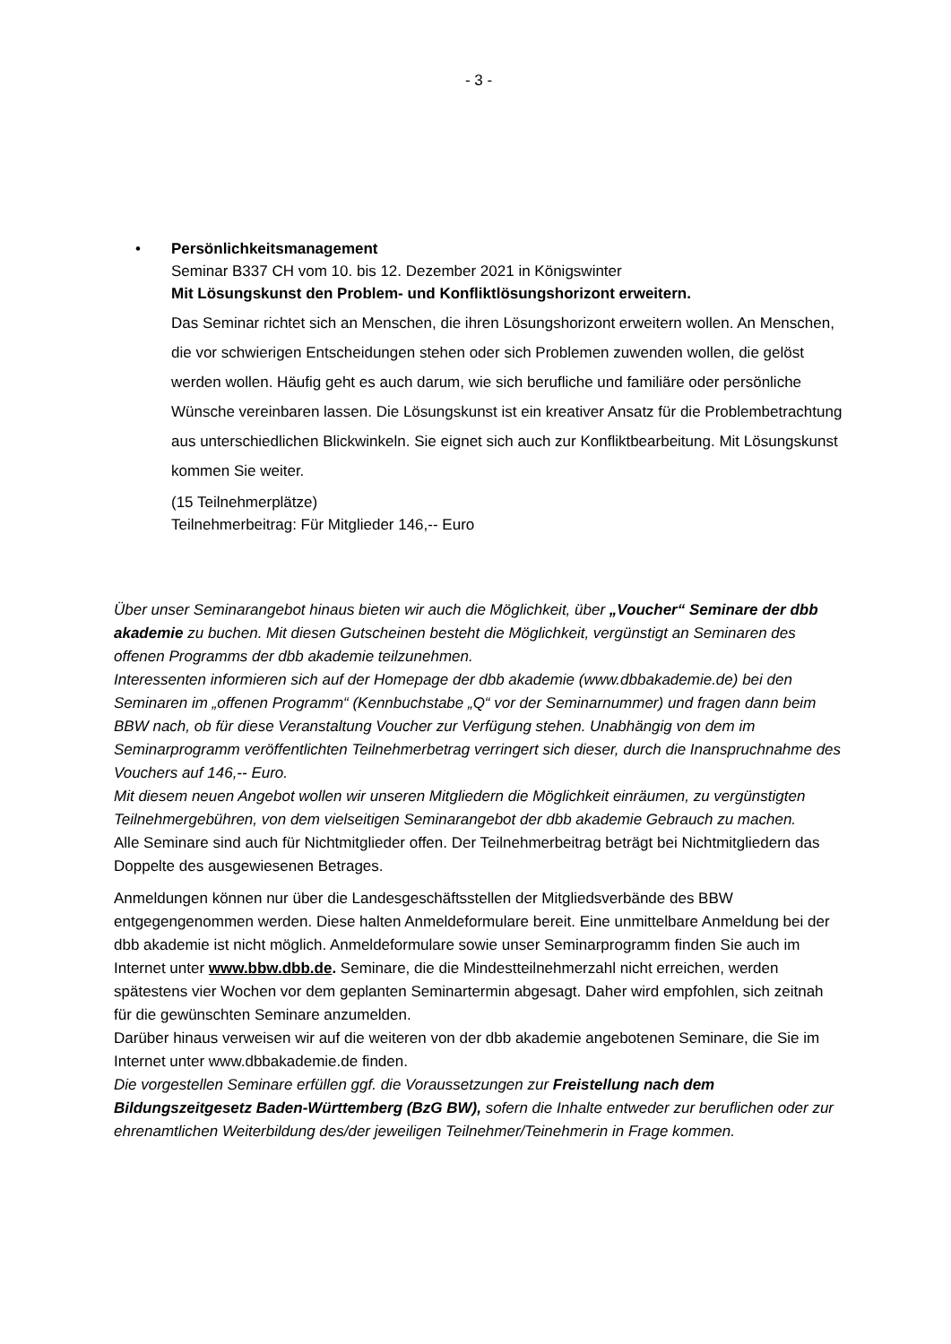- 3 -
• Persönlichkeitsmanagement
Seminar B337 CH vom 10. bis 12. Dezember 2021 in Königswinter
Mit Lösungskunst den Problem- und Konfliktlösungshorizont erweitern.
Das Seminar richtet sich an Menschen, die ihren Lösungshorizont erweitern wollen. An Menschen, die vor schwierigen Entscheidungen stehen oder sich Problemen zuwenden wollen, die gelöst werden wollen. Häufig geht es auch darum, wie sich berufliche und familiäre oder persönliche Wünsche vereinbaren lassen. Die Lösungskunst ist ein kreativer Ansatz für die Problembetrachtung aus unterschiedlichen Blickwinkeln. Sie eignet sich auch zur Konfliktbearbeitung. Mit Lösungskunst kommen Sie weiter.
(15 Teilnehmerplätze)
Teilnehmerbeitrag: Für Mitglieder 146,-- Euro
Über unser Seminarangebot hinaus bieten wir auch die Möglichkeit, über „Voucher“ Seminare der dbb akademie zu buchen. Mit diesen Gutscheinen besteht die Möglichkeit, vergünstigt an Seminaren des offenen Programms der dbb akademie teilzunehmen.
Interessenten informieren sich auf der Homepage der dbb akademie (www.dbbakademie.de) bei den Seminaren im „offenen Programm“ (Kennbuchstabe „Q“ vor der Seminarnummer) und fragen dann beim BBW nach, ob für diese Veranstaltung Voucher zur Verfügung stehen. Unabhängig von dem im Seminarprogramm veröffentlichten Teilnehmerbetrag verringert sich dieser, durch die Inanspruchnahme des Vouchers auf 146,-- Euro.
Mit diesem neuen Angebot wollen wir unseren Mitgliedern die Möglichkeit einräumen, zu vergünstigten Teilnehmergebühren, von dem vielseitigen Seminarangebot der dbb akademie Gebrauch zu machen.
Alle Seminare sind auch für Nichtmitglieder offen. Der Teilnehmerbeitrag beträgt bei Nichtmitgliedern das Doppelte des ausgewiesenen Betrages.
Anmeldungen können nur über die Landesgeschäftsstellen der Mitgliedsverbände des BBW entgegengenommen werden. Diese halten Anmeldeformulare bereit. Eine unmittelbare Anmeldung bei der dbb akademie ist nicht möglich. Anmeldeformulare sowie unser Seminarprogramm finden Sie auch im Internet unter www.bbw.dbb.de. Seminare, die die Mindestteilnehmerzahl nicht erreichen, werden spätestens vier Wochen vor dem geplanten Seminartermin abgesagt. Daher wird empfohlen, sich zeitnah für die gewünschten Seminare anzumelden.
Darüber hinaus verweisen wir auf die weiteren von der dbb akademie angebotenen Seminare, die Sie im Internet unter www.dbbakademie.de finden.
Die vorgestellen Seminare erfüllen ggf. die Voraussetzungen zur Freistellung nach dem Bildungszeitgesetz Baden-Württemberg (BzG BW), sofern die Inhalte entweder zur beruflichen oder zur ehrenamtlichen Weiterbildung des/der jeweiligen Teilnehmer/Teinehmerin in Frage kommen.